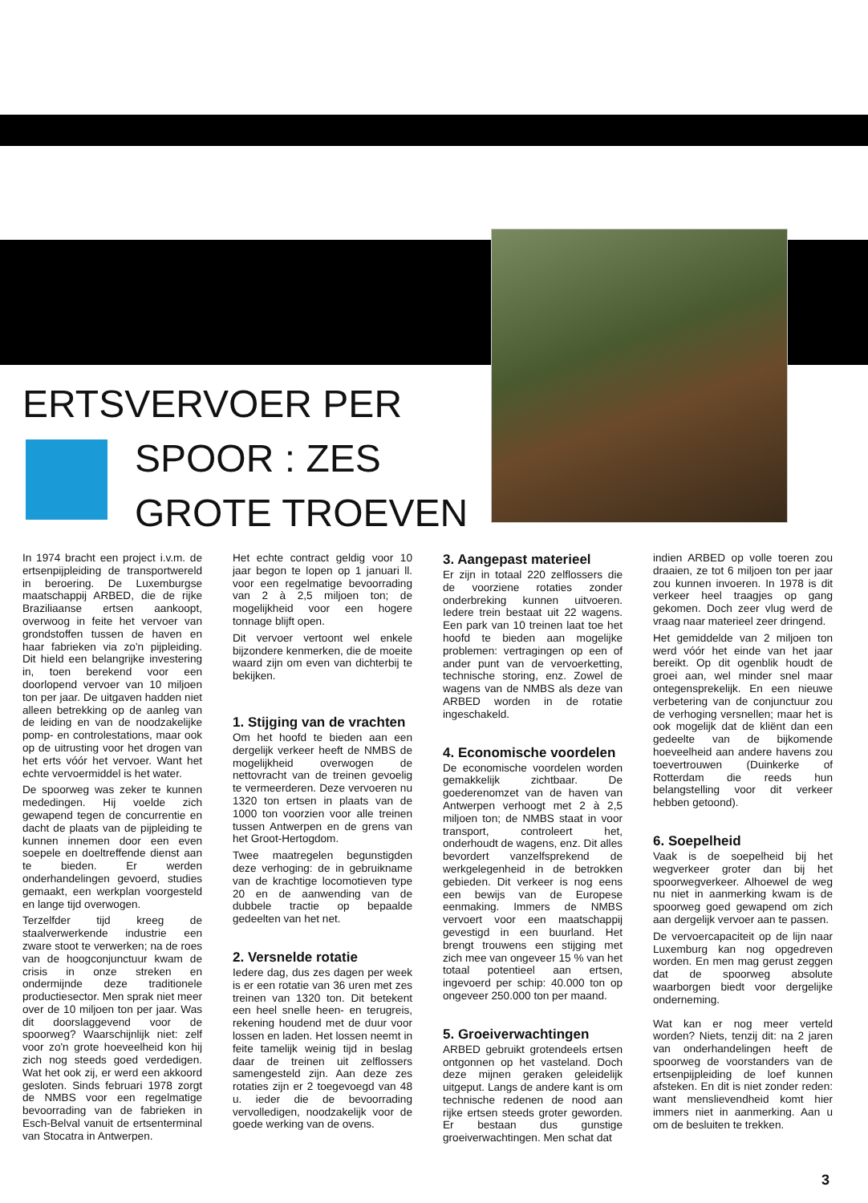ERTSVERVOER PER
SPOOR : ZES
GROTE TROEVEN
In 1974 bracht een project i.v.m. de ertsenpijpleiding de transportwereld in beroering. De Luxemburgse maatschappij ARBED, die de rijke Braziliaanse ertsen aankoopt, overwoog in feite het vervoer van grondstoffen tussen de haven en haar fabrieken via zo'n pijpleiding. Dit hield een belangrijke investering in, toen berekend voor een doorlopend vervoer van 10 miljoen ton per jaar. De uitgaven hadden niet alleen betrekking op de aanleg van de leiding en van de noodzakelijke pomp- en controlestations, maar ook op de uitrusting voor het drogen van het erts vóór het vervoer. Want het echte vervoermiddel is het water.
De spoorweg was zeker te kunnen mededingen. Hij voelde zich gewapend tegen de concurrentie en dacht de plaats van de pijpleiding te kunnen innemen door een even soepele en doeltreffende dienst aan te bieden. Er werden onderhandelingen gevoerd, studies gemaakt, een werkplan voorgesteld en lange tijd overwogen.
Terzelfder tijd kreeg de staalverwerkende industrie een zware stoot te verwerken; na de roes van de hoogconjunctuur kwam de crisis in onze streken en ondermijnde deze traditionele productiesector. Men sprak niet meer over de 10 miljoen ton per jaar. Was dit doorslaggevend voor de spoorweg? Waarschijnlijk niet: zelf voor zo'n grote hoeveelheid kon hij zich nog steeds goed verdedigen. Wat het ook zij, er werd een akkoord gesloten. Sinds februari 1978 zorgt de NMBS voor een regelmatige bevoorrading van de fabrieken in Esch-Belval vanuit de ertsenterminal van Stocatra in Antwerpen.
Het echte contract geldig voor 10 jaar begon te lopen op 1 januari ll. voor een regelmatige bevoorrading van 2 à 2,5 miljoen ton; de mogelijkheid voor een hogere tonnage blijft open.
Dit vervoer vertoont wel enkele bijzondere kenmerken, die de moeite waard zijn om even van dichterbij te bekijken.
1. Stijging van de vrachten
Om het hoofd te bieden aan een dergelijk verkeer heeft de NMBS de mogelijkheid overwogen de nettovracht van de treinen gevoelig te vermeerderen. Deze vervoeren nu 1320 ton ertsen in plaats van de 1000 ton voorzien voor alle treinen tussen Antwerpen en de grens van het Groot-Hertogdom.
Twee maatregelen begunstigden deze verhoging: de in gebruikname van de krachtige locomotieven type 20 en de aanwending van de dubbele tractie op bepaalde gedeelten van het net.
2. Versnelde rotatie
Iedere dag, dus zes dagen per week is er een rotatie van 36 uren met zes treinen van 1320 ton. Dit betekent een heel snelle heen- en terugreis, rekening houdend met de duur voor lossen en laden. Het lossen neemt in feite tamelijk weinig tijd in beslag daar de treinen uit zelflossers samengesteld zijn. Aan deze zes rotaties zijn er 2 toegevoegd van 48 u. ieder die de bevoorrading vervolledigen, noodzakelijk voor de goede werking van de ovens.
3. Aangepast materieel
Er zijn in totaal 220 zelflossers die de voorziene rotaties zonder onderbreking kunnen uitvoeren. Iedere trein bestaat uit 22 wagens. Een park van 10 treinen laat toe het hoofd te bieden aan mogelijke problemen: vertragingen op een of ander punt van de vervoerketting, technische storing, enz. Zowel de wagens van de NMBS als deze van ARBED worden in de rotatie ingeschakeld.
4. Economische voordelen
De economische voordelen worden gemakkelijk zichtbaar. De goederenomzet van de haven van Antwerpen verhoogt met 2 à 2,5 miljoen ton; de NMBS staat in voor transport, controleert het, onderhoudt de wagens, enz. Dit alles bevordert vanzelfsprekend de werkgelegenheid in de betrokken gebieden. Dit verkeer is nog eens een bewijs van de Europese eenmaking. Immers de NMBS vervoert voor een maatschappij gevestigd in een buurland. Het brengt trouwens een stijging met zich mee van ongeveer 15 % van het totaal potentieel aan ertsen, ingevoerd per schip: 40.000 ton op ongeveer 250.000 ton per maand.
5. Groeiverwachtingen
ARBED gebruikt grotendeels ertsen ontgonnen op het vasteland. Doch deze mijnen geraken geleidelijk uitgeput. Langs de andere kant is om technische redenen de nood aan rijke ertsen steeds groter geworden. Er bestaan dus gunstige groeiverwachtingen. Men schat dat
indien ARBED op volle toeren zou draaien, ze tot 6 miljoen ton per jaar zou kunnen invoeren. In 1978 is dit verkeer heel traagjes op gang gekomen. Doch zeer vlug werd de vraag naar materieel zeer dringend.
Het gemiddelde van 2 miljoen ton werd vóór het einde van het jaar bereikt. Op dit ogenblik houdt de groei aan, wel minder snel maar ontegensprekelijk. En een nieuwe verbetering van de conjunctuur zou de verhoging versnellen; maar het is ook mogelijk dat de kliënt dan een gedeelte van de bijkomende hoeveelheid aan andere havens zou toevertrouwen (Duinkerke of Rotterdam die reeds hun belangstelling voor dit verkeer hebben getoond).
6. Soepelheid
Vaak is de soepelheid bij het wegverkeer groter dan bij het spoorwegverkeer. Alhoewel de weg nu niet in aanmerking kwam is de spoorweg goed gewapend om zich aan dergelijk vervoer aan te passen.
De vervoercapaciteit op de lijn naar Luxemburg kan nog opgedreven worden. En men mag gerust zeggen dat de spoorweg absolute waarborgen biedt voor dergelijke onderneming.
Wat kan er nog meer verteld worden? Niets, tenzij dit: na 2 jaren van onderhandelingen heeft de spoorweg de voorstanders van de ertsenpijpleiding de loef kunnen afsteken. En dit is niet zonder reden: want menslievendheid komt hier immers niet in aanmerking. Aan u om de besluiten te trekken.
3